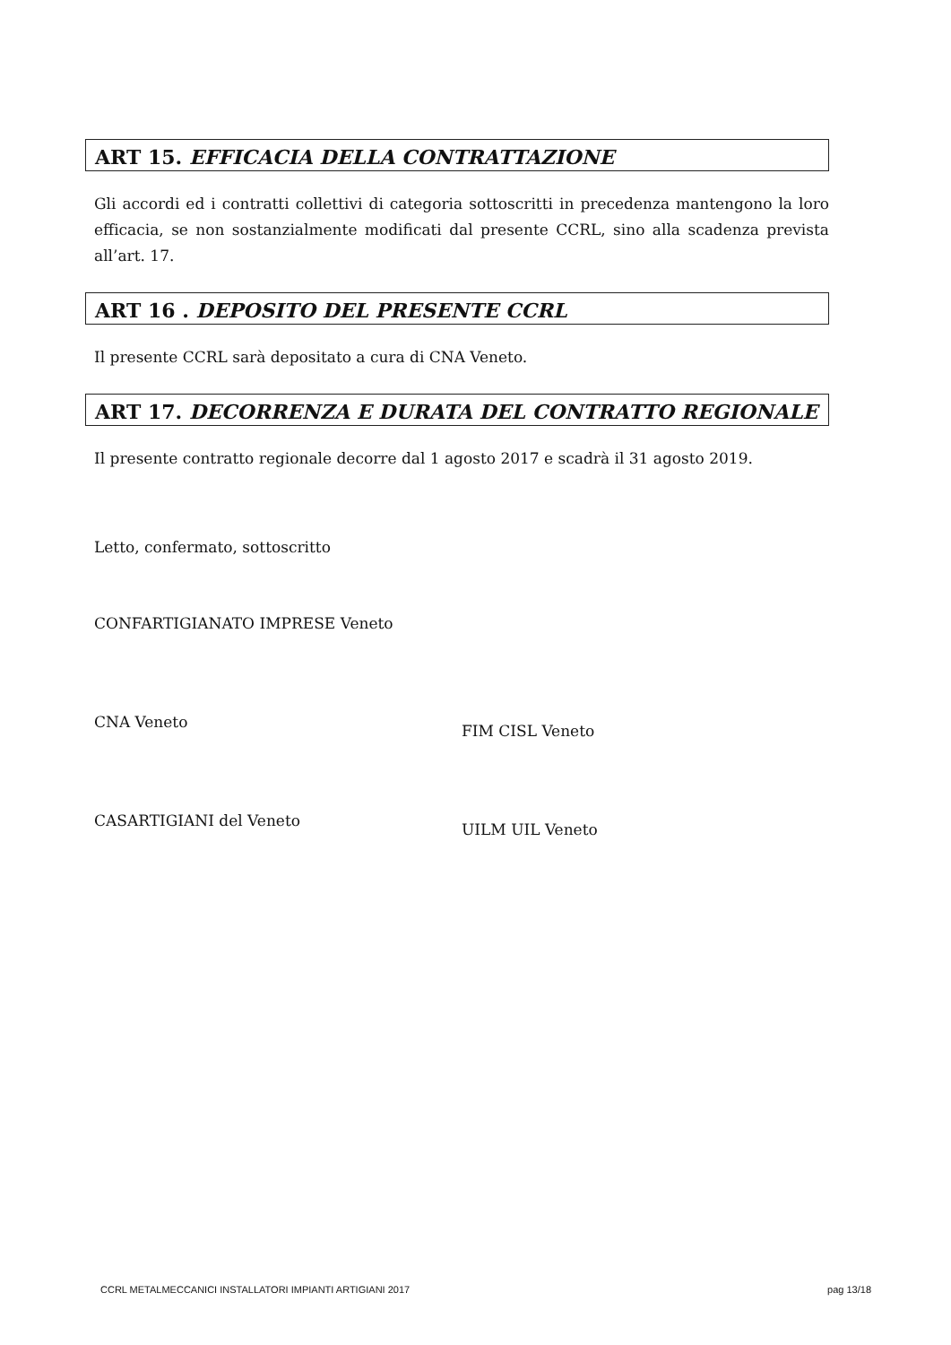ART 15. EFFICACIA DELLA CONTRATTAZIONE
Gli accordi ed i contratti collettivi di categoria sottoscritti in precedenza mantengono la loro efficacia, se non sostanzialmente modificati dal presente CCRL, sino alla scadenza prevista all’art. 17.
ART 16 . DEPOSITO DEL PRESENTE CCRL
Il presente CCRL sarà depositato a cura di CNA Veneto.
ART 17. DECORRENZA E DURATA DEL CONTRATTO REGIONALE
Il presente contratto regionale decorre dal 1 agosto 2017 e scadrà il 31 agosto 2019.
Letto, confermato, sottoscritto
CONFARTIGIANATO IMPRESE Veneto
CNA Veneto
CASARTIGIANI del Veneto
FIM CISL Veneto
UILM UIL Veneto
CCRL METALMECCANICI INSTALLATORI IMPIANTI ARTIGIANI 2017 pag 13/18